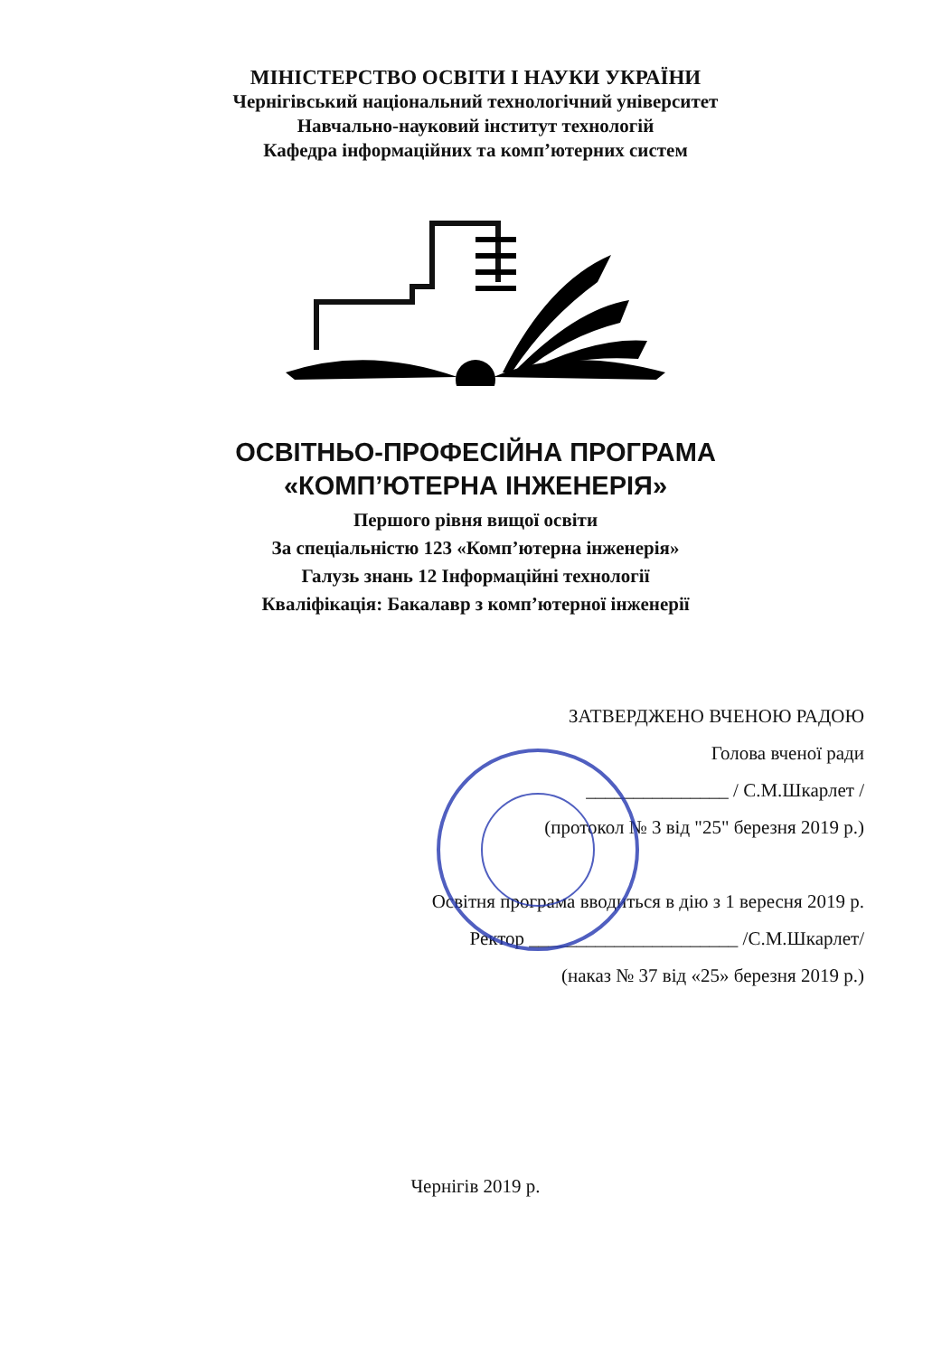МІНІСТЕРСТВО ОСВІТИ І НАУКИ УКРАЇНИ
Чернігівський національний технологічний університет
Навчально-науковий інститут технологій
Кафедра інформаційних та комп’ютерних систем
ОСВІТНЬО-ПРОФЕСІЙНА ПРОГРАМА
«КОМП’ЮТЕРНА ІНЖЕНЕРІЯ»
Першого рівня вищої освіти
За спеціальністю 123 «Комп’ютерна інженерія»
Галузь знань 12 Інформаційні технології
Кваліфікація: Бакалавр з комп’ютерної інженерії
ЗАТВЕРДЖЕНО ВЧЕНОЮ РАДОЮ
Голова вченої ради
_______________ / С.М.Шкарлет /
(протокол № 3 від "25" березня 2019 р.)
Освітня програма вводиться в дію з 1 вересня 2019 р.
Ректор ______________________ /С.М.Шкарлет/
(наказ № 37 від «25» березня 2019 р.)
Чернігів 2019 р.